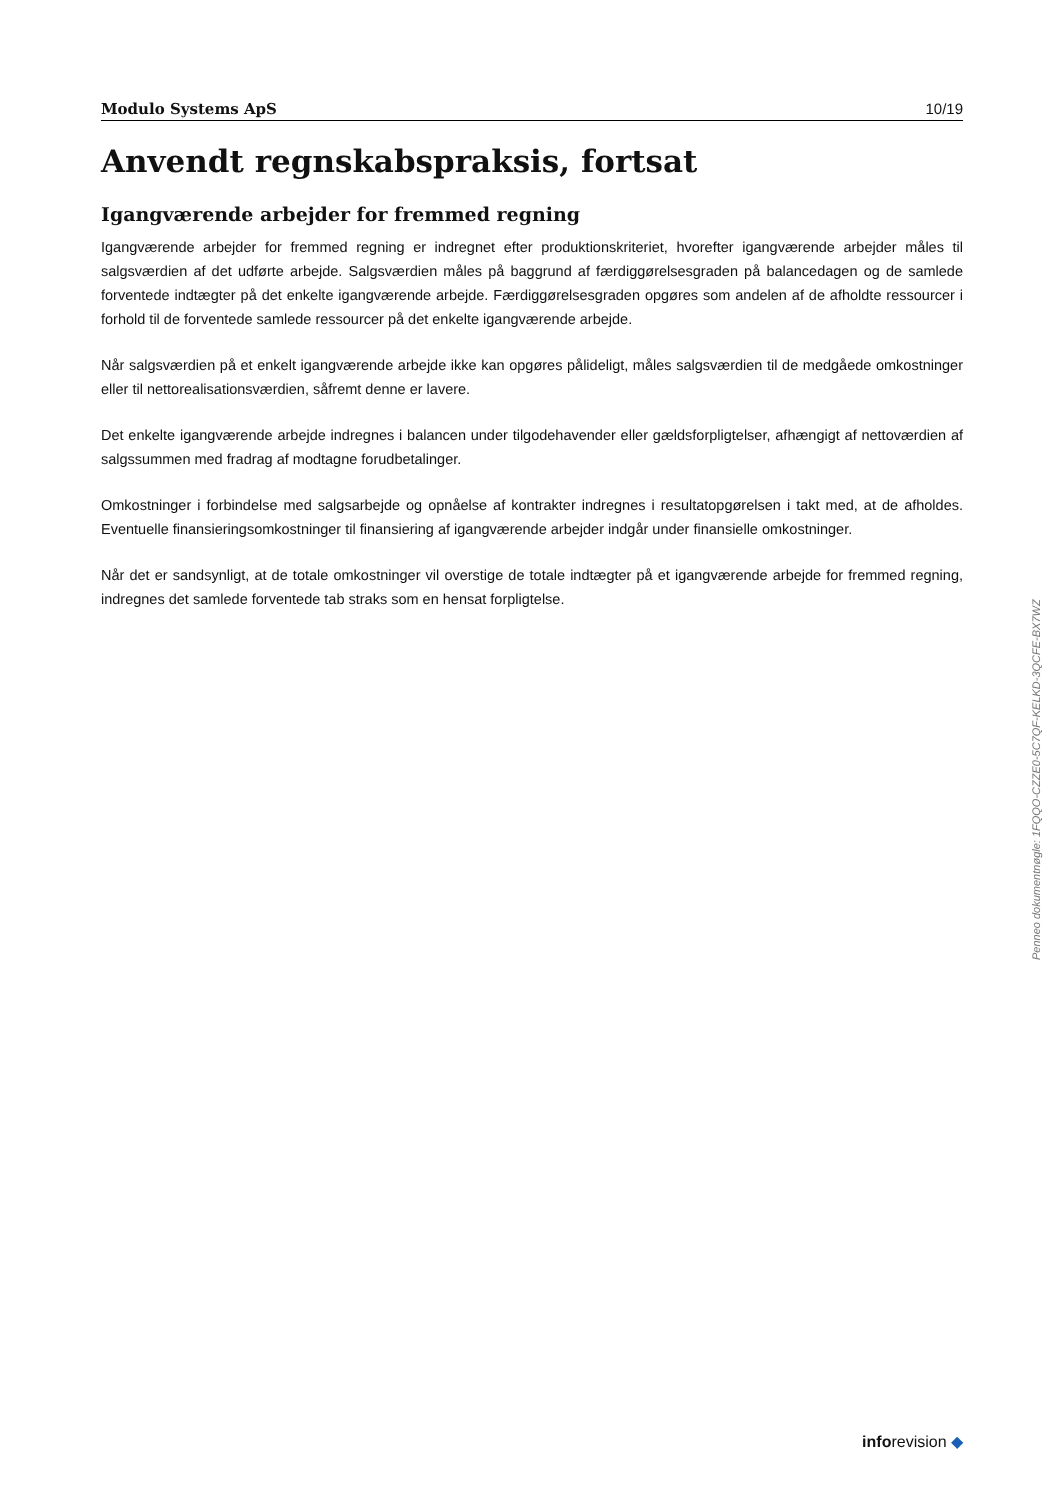Modulo Systems ApS 10/19
Anvendt regnskabspraksis, fortsat
Igangværende arbejder for fremmed regning
Igangværende arbejder for fremmed regning er indregnet efter produktionskriteriet, hvorefter igangværende arbejder måles til salgsværdien af det udførte arbejde. Salgsværdien måles på baggrund af færdiggørelsesgraden på balancedagen og de samlede forventede indtægter på det enkelte igangværende arbejde. Færdiggørelsesgraden opgøres som andelen af de afholdte ressourcer i forhold til de forventede samlede ressourcer på det enkelte igangværende arbejde.
Når salgsværdien på et enkelt igangværende arbejde ikke kan opgøres pålideligt, måles salgsværdien til de medgåede omkostninger eller til nettorealisationsværdien, såfremt denne er lavere.
Det enkelte igangværende arbejde indregnes i balancen under tilgodehavender eller gældsforpligtelser, afhængigt af nettoværdien af salgssummen med fradrag af modtagne forudbetalinger.
Omkostninger i forbindelse med salgsarbejde og opnåelse af kontrakter indregnes i resultatopgørelsen i takt med, at de afholdes. Eventuelle finansieringsomkostninger til finansiering af igangværende arbejder indgår under finansielle omkostninger.
Når det er sandsynligt, at de totale omkostninger vil overstige de totale indtægter på et igangværende arbejde for fremmed regning, indregnes det samlede forventede tab straks som en hensat forpligtelse.
Penneo dokumentnøgle: 1FQQO-CZZE0-5C7QF-KELKD-3QCFE-BX7WZ
inforevision ◆